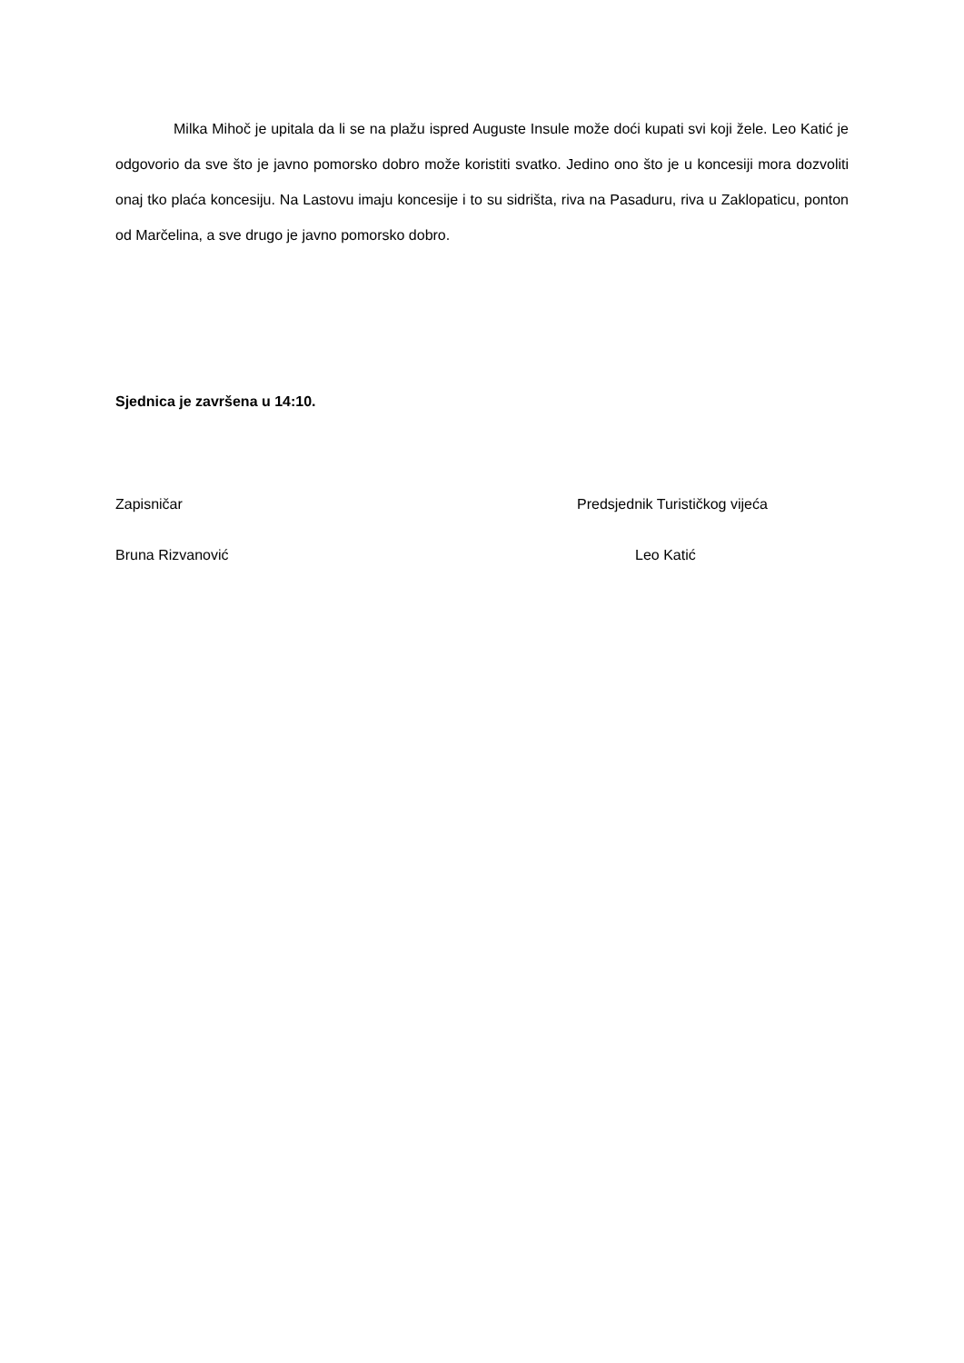Milka Mihoč je upitala da li se na plažu ispred Auguste Insule može doći kupati svi koji žele. Leo Katić je odgovorio da sve što je javno pomorsko dobro može koristiti svatko. Jedino ono što je u koncesiji mora dozvoliti onaj tko plaća koncesiju. Na Lastovu imaju koncesije i to su sidrišta, riva na Pasaduru, riva u Zaklopaticu, ponton od Marčelina, a sve drugo je javno pomorsko dobro.
Sjednica je završena u 14:10.
Zapisničar Predsjednik Turističkog vijeća
Bruna Rizvanović Leo Katić